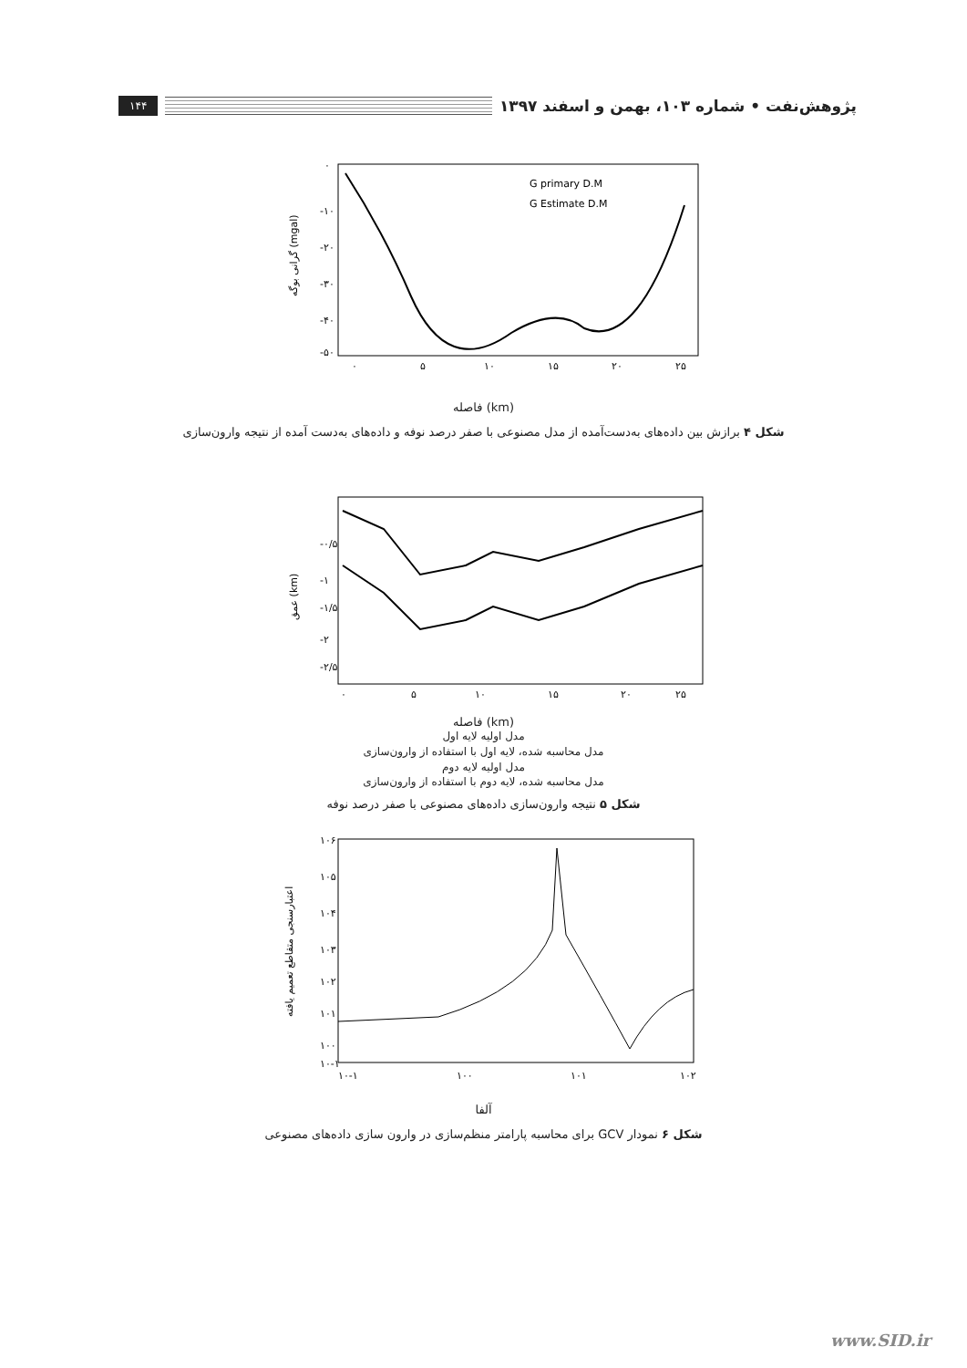پژوهش‌نفت • شماره ۱۰۳، بهمن و اسفند ۱۳۹۷ ۱۴۴
۰
-۱۰
-۲۰
-۳۰
-۴۰
-۵۰
۰
۵
۱۰
۱۵
۲۰
۲۵
G primary D.M
G Estimate D.M
گرانی بوگه (mgal)
فاصله (km)
شکل ۴ برازش بین داده‌های به‌دست‌آمده از مدل مصنوعی با صفر درصد نوفه و داده‌های به‌دست آمده از نتیجه وارون‌سازی
-۰/۵
-۱
-۱/۵
-۲
-۲/۵
۰
۵
۱۰
۱۵
۲۰
۲۵
عمق (km)
فاصله (km)
مدل اولیه لایه اول
مدل محاسبه شده، لایه اول با استفاده از وارون‌سازی
مدل اولیه لایه دوم
مدل محاسبه شده، لایه دوم با استفاده از وارون‌سازی
شکل ۵ نتیجه وارون‌سازی داده‌های مصنوعی با صفر درصد نوفه
۱۰۶
۱۰۵
۱۰۴
۱۰۳
۱۰۲
۱۰۱
۱۰۰
۱۰-۱
۱۰-۱
۱۰۰
۱۰۱
۱۰۲
اعتبارسنجی متقاطع تعمیم یافته
آلفا
شکل ۶ نمودار GCV برای محاسبه پارامتر منظم‌سازی در وارون سازی داده‌های مصنوعی
www.SID.ir